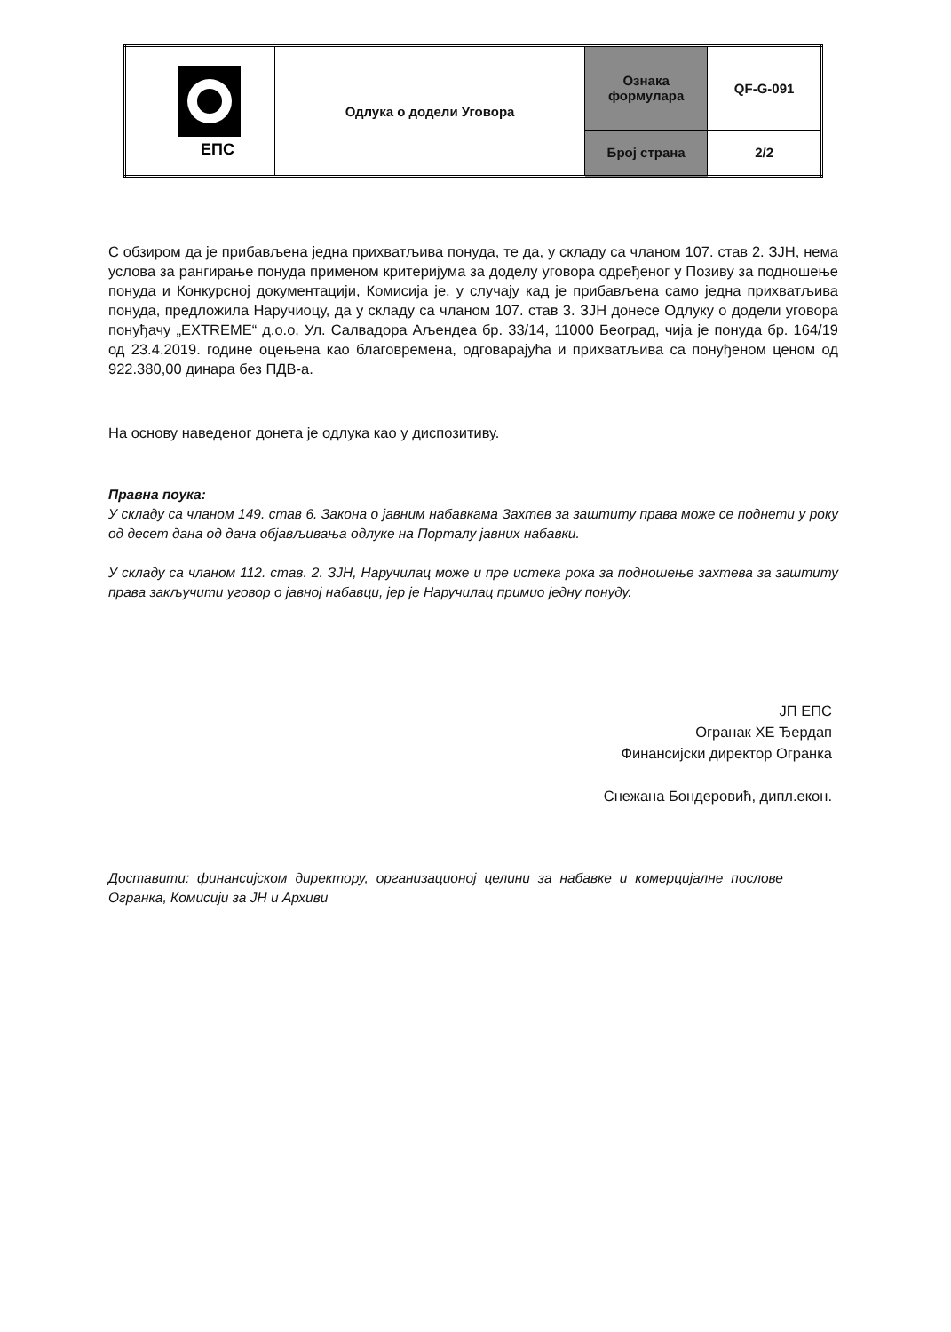| ЕПС | Одлука о додели Уговора | Ознака формулара | QF-G-091 |
| | | Број страна | 2/2 |
С обзиром да је прибављена једна прихватљива понуда, те да, у складу са чланом 107. став 2. ЗЈН, нема услова за рангирање понуда применом критеријума за доделу уговора одређеног у Позиву за подношење понуда и Конкурсној документацији, Комисија је, у случају кад је прибављена само једна прихватљива понуда, предложила Наручиоцу, да у складу са чланом 107. став 3. ЗЈН донесе Одлуку о додели уговора понуђачу „EXTREME“ д.о.о. Ул. Салвадора Аљендеа бр. 33/14, 11000 Београд, чија је понуда бр. 164/19 од 23.4.2019. године оцењена као благовремена, одговарајућа и прихватљива са понуђеном ценом од 922.380,00 динара без ПДВ-а.
На основу наведеног донета је одлука као у диспозитиву.
Правна поука:
У складу са чланом 149. став 6. Закона о јавним набавкама Захтев за заштиту права може се поднети у року од десет дана од дана објављивања одлуке на Порталу јавних набавки.
У складу са чланом 112. став. 2. ЗЈН, Наручилац може и пре истека рока за подношење захтева за заштиту права закључити уговор о јавној набавци, јер је Наручилац примио једну понуду.
ЈП ЕПС
Огранак ХЕ Ђердап
Финансијски директор Огранка
Снежана Бондеровић, дипл.екон.
Доставити: финансијском директору, организационој целини за набавке и комерцијалне послове Огранка, Комисији за ЈН и Архиви